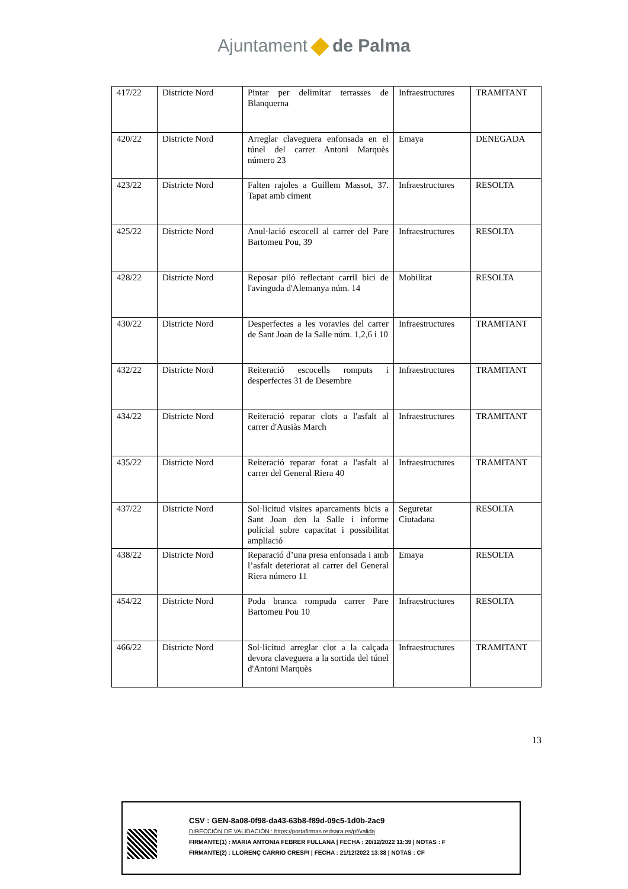Ajuntament de Palma
| 417/22 | Districte Nord | Pintar per delimitar terrasses de Blanquerna | Infraestructures | TRAMITANT |
| 420/22 | Districte Nord | Arreglar claveguera enfonsada en el túnel del carrer Antoni Marquès número 23 | Emaya | DENEGADA |
| 423/22 | Districte Nord | Falten rajoles a Guillem Massot, 37. Tapat amb ciment | Infraestructures | RESOLTA |
| 425/22 | Districte Nord | Anul·lació escocell al carrer del Pare Bartomeu Pou, 39 | Infraestructures | RESOLTA |
| 428/22 | Districte Nord | Reposar piló reflectant carril bici de l'avinguda d'Alemanya núm. 14 | Mobilitat | RESOLTA |
| 430/22 | Districte Nord | Desperfectes a les voravies del carrer de Sant Joan de la Salle núm. 1,2,6 i 10 | Infraestructures | TRAMITANT |
| 432/22 | Districte Nord | Reiteració escocells romputs i desperfectes 31 de Desembre | Infraestructures | TRAMITANT |
| 434/22 | Districte Nord | Reiteració reparar clots a l'asfalt al carrer d'Ausiàs March | Infraestructures | TRAMITANT |
| 435/22 | Districte Nord | Reiteració reparar forat a l'asfalt al carrer del General Riera 40 | Infraestructures | TRAMITANT |
| 437/22 | Districte Nord | Sol·licitud visites aparcaments bicis a Sant Joan den la Salle i informe policial sobre capacitat i possibilitat ampliació | Seguretat Ciutadana | RESOLTA |
| 438/22 | Districte Nord | Reparació d’una presa enfonsada i amb l’asfalt deteriorat al carrer del General Riera número 11 | Emaya | RESOLTA |
| 454/22 | Districte Nord | Poda branca rompuda carrer Pare Bartomeu Pou 10 | Infraestructures | RESOLTA |
| 466/22 | Districte Nord | Sol·licitud arreglar clot a la calçada devora claveguera a la sortida del túnel d'Antoni Marquès | Infraestructures | TRAMITANT |
13
CSV : GEN-8a08-0f98-da43-63b8-f89d-09c5-1d0b-2ac9
DIRECCIÓN DE VALIDACIÓN : https://portafirmas.redsara.es/pf/valida
FIRMANTE(1) : MARIA ANTONIA FEBRER FULLANA | FECHA : 20/12/2022 11:39 | NOTAS : F
FIRMANTE(2) : LLORENÇ CARRIO CRESPI | FECHA : 21/12/2022 13:38 | NOTAS : CF